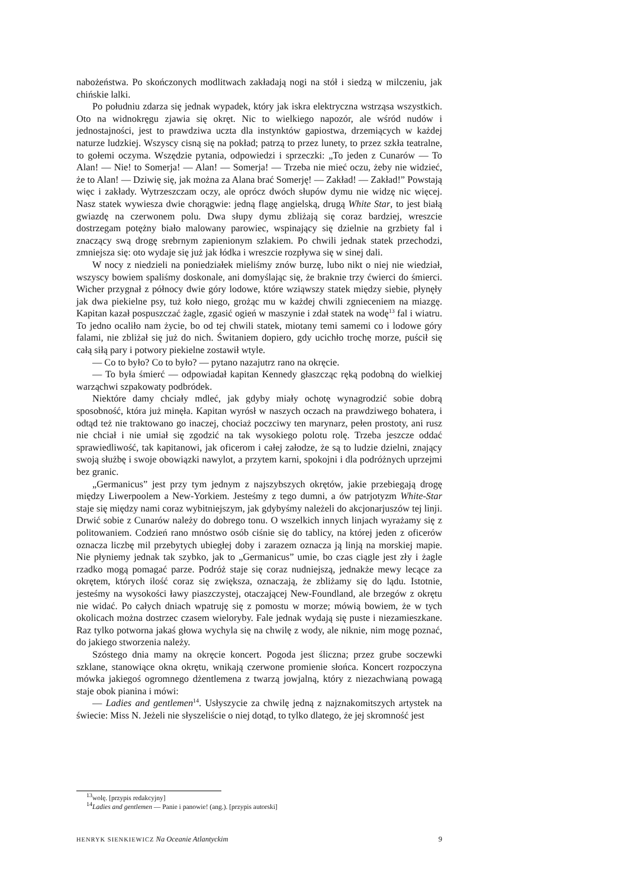nabożeństwa. Po skończonych modlitwach zakładają nogi na stół i siedzą w milczeniu, jak chińskie lalki.
Po południu zdarza się jednak wypadek, który jak iskra elektryczna wstrząsa wszystkich. Oto na widnokręgu zjawia się okręt. Nic to wielkiego napozór, ale wśród nudów i jednostajności, jest to prawdziwa uczta dla instynktów gapiostwa, drzemiących w każdej naturze ludzkiej. Wszyscy cisną się na pokład; patrzą to przez lunety, to przez szkła teatralne, to gołemi oczyma. Wszędzie pytania, odpowiedzi i sprzeczki: „To jeden z Cunarów — To Alan! — Nie! to Somerja! — Alan! — Somerja! — Trzeba nie mieć oczu, żeby nie widzieć, że to Alan! — Dziwię się, jak można za Alana brać Somerję! — Zakład! — Zakład!” Powstają więc i zakłady. Wytrzeszczam oczy, ale oprócz dwóch słupów dymu nie widzę nic więcej. Nasz statek wywiesza dwie chorągwie: jedną flagę angielską, drugą White Star, to jest białą gwiazdę na czerwonem polu. Dwa słupy dymu zbliżają się coraz bardziej, wreszcie dostrzegam potężny biało malowany parowiec, wspinający się dzielnie na grzbiety fal i znaczący swą drogę srebrnym zapienionym szlakiem. Po chwili jednak statek przechodzi, zmniejsza się: oto wydaje się już jak łódka i wreszcie rozpływa się w sinej dali.
W nocy z niedzieli na poniedziałek mieliśmy znów burzę, lubo nikt o niej nie wiedział, wszyscy bowiem spaliśmy doskonale, ani domyślając się, że braknie trzy ćwierci do śmierci. Wicher przygnał z północy dwie góry lodowe, które wziąwszy statek między siebie, płynęły jak dwa piekielne psy, tuż koło niego, grożąc mu w każdej chwili zgnieceniem na miazgę. Kapitan kazał pospuszczać żagle, zgasić ogień w maszynie i zdał statek na wodę<sup>13</sup> fal i wiatru. To jedno ocaliło nam życie, bo od tej chwili statek, miotany temi samemi co i lodowe góry falami, nie zbliżał się już do nich. Świtaniem dopiero, gdy ucichło trochę morze, puścił się całą siłą pary i potwory piekielne zostawił wtyle.
— Co to było? Co to było? — pytano nazajutrz rano na okręcie.
— To była śmierć — odpowiadał kapitan Kennedy głaszcząc ręką podobną do wielkiej warząchwi szpakowaty podbródek.
Niektóre damy chciały mdleć, jak gdyby miały ochotę wynagrodzić sobie dobrą sposobność, która już minęła. Kapitan wyrósł w naszych oczach na prawdziwego bohatera, i odtąd też nie traktowano go inaczej, chociaż poczciwy ten marynarz, pełen prostoty, ani rusz nie chciał i nie umiał się zgodzić na tak wysokiego polotu rolę. Trzeba jeszcze oddać sprawiedliwość, tak kapitanowi, jak oficerom i całej załodze, że są to ludzie dzielni, znający swoją służbę i swoje obowiązki nawylot, a przytem karni, spokojni i dla podróżnych uprzejmi bez granic.
„Germanicus” jest przy tym jednym z najszybszych okrętów, jakie przebiegają drogę między Liwerpoolem a New-Yorkiem. Jesteśmy z tego dumni, a ów patrjotyzm White-Star staje się między nami coraz wybitniejszym, jak gdybyśmy należeli do akcjonarjuszów tej linji. Drwić sobie z Cunarów należy do dobrego tonu. O wszelkich innych linjach wyrażamy się z politowaniem. Codzień rano mnóstwo osób ciśnie się do tablicy, na której jeden z oficerów oznacza liczbę mil przebytych ubiegłej doby i zarazem oznacza ją linją na morskiej mapie. Nie płyniemy jednak tak szybko, jak to „Germanicus” umie, bo czas ciągle jest zły i żagle rzadko mogą pomagać parze. Podróż staje się coraz nudniejszą, jednakże mewy lecące za okrętem, których ilość coraz się zwiększa, oznaczają, że zbliżamy się do lądu. Istotnie, jesteśmy na wysokości ławy piaszczystej, otaczającej New-Foundland, ale brzegów z okrętu nie widać. Po całych dniach wpatruję się z pomostu w morze; mówią bowiem, że w tych okolicach można dostrzec czasem wieloryby. Fale jednak wydają się puste i niezamieszkane. Raz tylko potworna jakaś głowa wychyla się na chwilę z wody, ale niknie, nim mogę poznać, do jakiego stworzenia należy.
Szóstego dnia mamy na okręcie koncert. Pogoda jest śliczna; przez grube soczewki szklane, stanowiące okna okrętu, wnikają czerwone promienie słońca. Koncert rozpoczyna mówka jakiegoś ogromnego dżentlemena z twarzą jowjalną, który z niezachwianą powagą staje obok pianina i mówi:
— Ladies and gentlemen<sup>14</sup>. Usłyszycie za chwilę jedną z najznakomitszych artystek na świecie: Miss N. Jeżeli nie słyszeliście o niej dotąd, to tylko dlatego, że jej skromność jest
<sup>13</sup> wolę. [przypis redakcyjny]
<sup>14</sup> Ladies and gentlemen — Panie i panowie! (ang.). [przypis autorski]
HENRYK SIENKIEWICZ Na Oceanie Atlantyckim 9